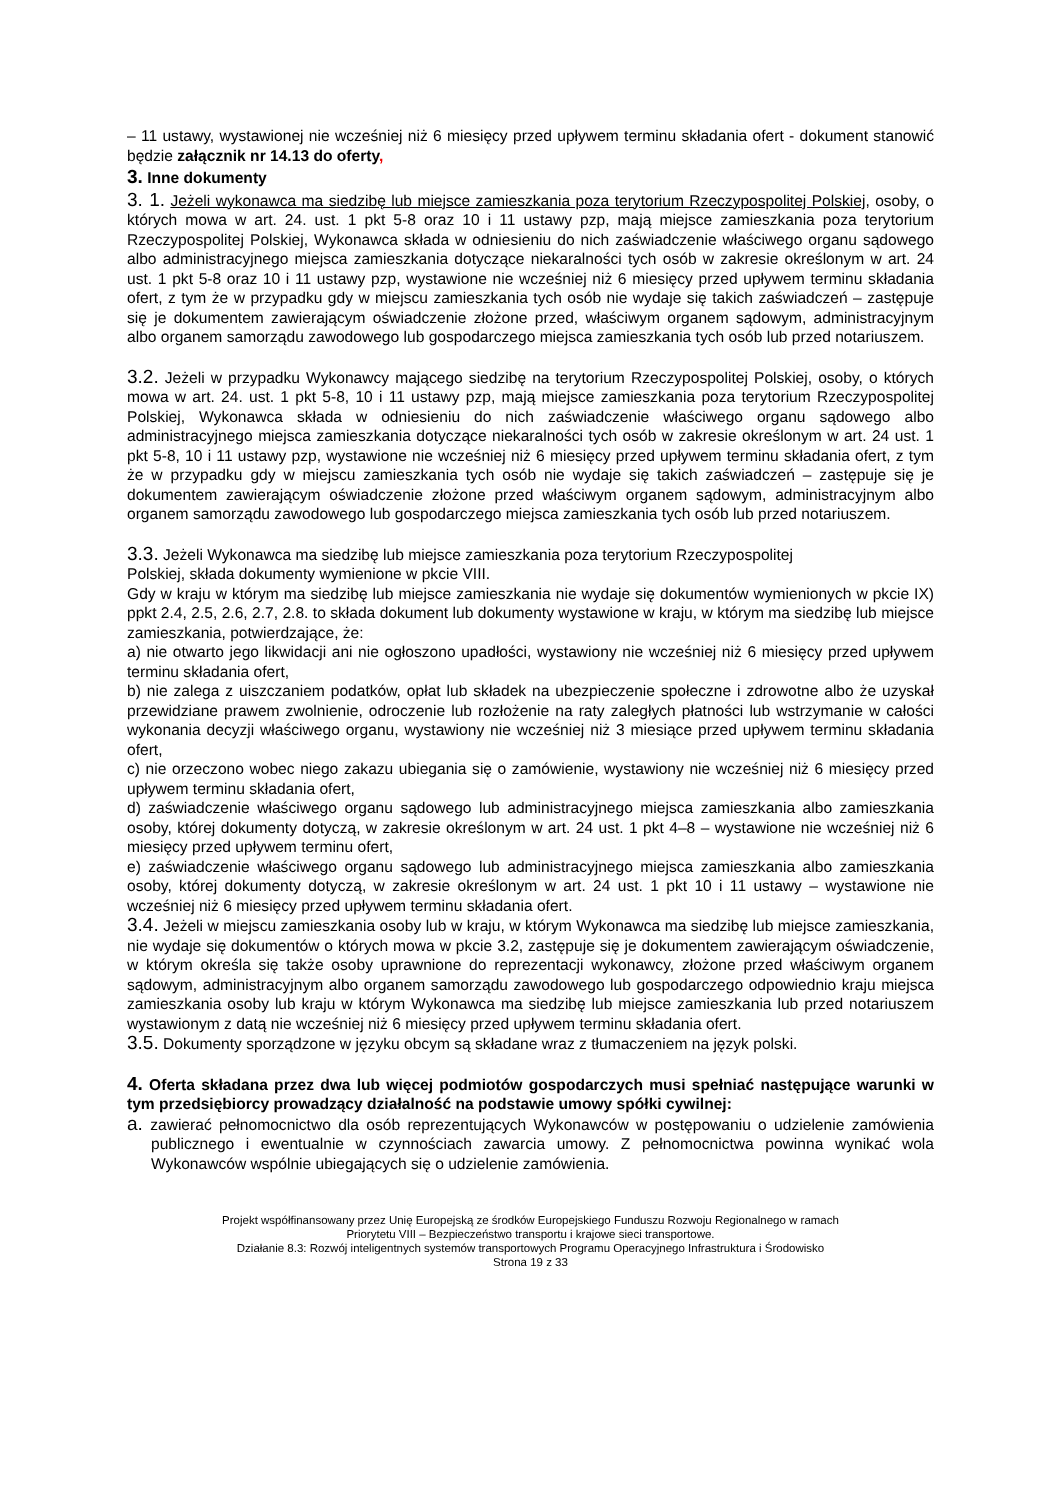– 11 ustawy, wystawionej nie wcześniej niż 6 miesięcy przed upływem terminu składania ofert - dokument stanowić będzie załącznik nr 14.13 do oferty,
3. Inne dokumenty
3. 1. Jeżeli wykonawca ma siedzibę lub miejsce zamieszkania poza terytorium Rzeczypospolitej Polskiej, osoby, o których mowa w art. 24. ust. 1 pkt 5-8 oraz 10 i 11 ustawy pzp, mają miejsce zamieszkania poza terytorium Rzeczypospolitej Polskiej, Wykonawca składa w odniesieniu do nich zaświadczenie właściwego organu sądowego albo administracyjnego miejsca zamieszkania dotyczące niekaralności tych osób w zakresie określonym w art. 24 ust. 1 pkt 5-8 oraz 10 i 11 ustawy pzp, wystawione nie wcześniej niż 6 miesięcy przed upływem terminu składania ofert, z tym że w przypadku gdy w miejscu zamieszkania tych osób nie wydaje się takich zaświadczeń – zastępuje się je dokumentem zawierającym oświadczenie złożone przed, właściwym organem sądowym, administracyjnym albo organem samorządu zawodowego lub gospodarczego miejsca zamieszkania tych osób lub przed notariuszem.
3.2. Jeżeli w przypadku Wykonawcy mającego siedzibę na terytorium Rzeczypospolitej Polskiej, osoby, o których mowa w art. 24. ust. 1 pkt 5-8, 10 i 11 ustawy pzp, mają miejsce zamieszkania poza terytorium Rzeczypospolitej Polskiej, Wykonawca składa w odniesieniu do nich zaświadczenie właściwego organu sądowego albo administracyjnego miejsca zamieszkania dotyczące niekaralności tych osób w zakresie określonym w art. 24 ust. 1 pkt 5-8, 10 i 11 ustawy pzp, wystawione nie wcześniej niż 6 miesięcy przed upływem terminu składania ofert, z tym że w przypadku gdy w miejscu zamieszkania tych osób nie wydaje się takich zaświadczeń – zastępuje się je dokumentem zawierającym oświadczenie złożone przed właściwym organem sądowym, administracyjnym albo organem samorządu zawodowego lub gospodarczego miejsca zamieszkania tych osób lub przed notariuszem.
3.3. Jeżeli Wykonawca ma siedzibę lub miejsce zamieszkania poza terytorium Rzeczypospolitej
Polskiej, składa dokumenty wymienione w pkcie VIII.
Gdy w kraju w którym ma siedzibę lub miejsce zamieszkania nie wydaje się dokumentów wymienionych w pkcie IX) ppkt 2.4, 2.5, 2.6, 2.7, 2.8. to składa dokument lub dokumenty wystawione w kraju, w którym ma siedzibę lub miejsce zamieszkania, potwierdzające, że:
a) nie otwarto jego likwidacji ani nie ogłoszono upadłości, wystawiony nie wcześniej niż 6 miesięcy przed upływem terminu składania ofert,
b) nie zalega z uiszczaniem podatków, opłat lub składek na ubezpieczenie społeczne i zdrowotne albo że uzyskał przewidziane prawem zwolnienie, odroczenie lub rozłożenie na raty zaległych płatności lub wstrzymanie w całości wykonania decyzji właściwego organu, wystawiony nie wcześniej niż 3 miesiące przed upływem terminu składania ofert,
c) nie orzeczono wobec niego zakazu ubiegania się o zamówienie, wystawiony nie wcześniej niż 6 miesięcy przed upływem terminu składania ofert,
d) zaświadczenie właściwego organu sądowego lub administracyjnego miejsca zamieszkania albo zamieszkania osoby, której dokumenty dotyczą, w zakresie określonym w art. 24 ust. 1 pkt 4–8 – wystawione nie wcześniej niż 6 miesięcy przed upływem terminu ofert,
e) zaświadczenie właściwego organu sądowego lub administracyjnego miejsca zamieszkania albo zamieszkania osoby, której dokumenty dotyczą, w zakresie określonym w art. 24 ust. 1 pkt 10 i 11 ustawy – wystawione nie wcześniej niż 6 miesięcy przed upływem terminu składania ofert.
3.4. Jeżeli w miejscu zamieszkania osoby lub w kraju, w którym Wykonawca ma siedzibę lub miejsce zamieszkania, nie wydaje się dokumentów o których mowa w pkcie 3.2, zastępuje się je dokumentem zawierającym oświadczenie, w którym określa się także osoby uprawnione do reprezentacji wykonawcy, złożone przed właściwym organem sądowym, administracyjnym albo organem samorządu zawodowego lub gospodarczego odpowiednio kraju miejsca zamieszkania osoby lub kraju w którym Wykonawca ma siedzibę lub miejsce zamieszkania lub przed notariuszem wystawionym z datą nie wcześniej niż 6 miesięcy przed upływem terminu składania ofert.
3.5. Dokumenty sporządzone w języku obcym są składane wraz z tłumaczeniem na język polski.
4. Oferta składana przez dwa lub więcej podmiotów gospodarczych musi spełniać następujące warunki w tym przedsiębiorcy prowadzący działalność na podstawie umowy spółki cywilnej:
a. zawierać pełnomocnictwo dla osób reprezentujących Wykonawców w postępowaniu o udzielenie zamówienia publicznego i ewentualnie w czynnościach zawarcia umowy. Z pełnomocnictwa powinna wynikać wola Wykonawców wspólnie ubiegających się o udzielenie zamówienia.
Projekt współfinansowany przez Unię Europejską ze środków Europejskiego Funduszu Rozwoju Regionalnego w ramach
Priorytetu VIII – Bezpieczeństwo transportu i krajowe sieci transportowe.
Działanie 8.3: Rozwój inteligentnych systemów transportowych Programu Operacyjnego Infrastruktura i Środowisko
Strona 19 z 33